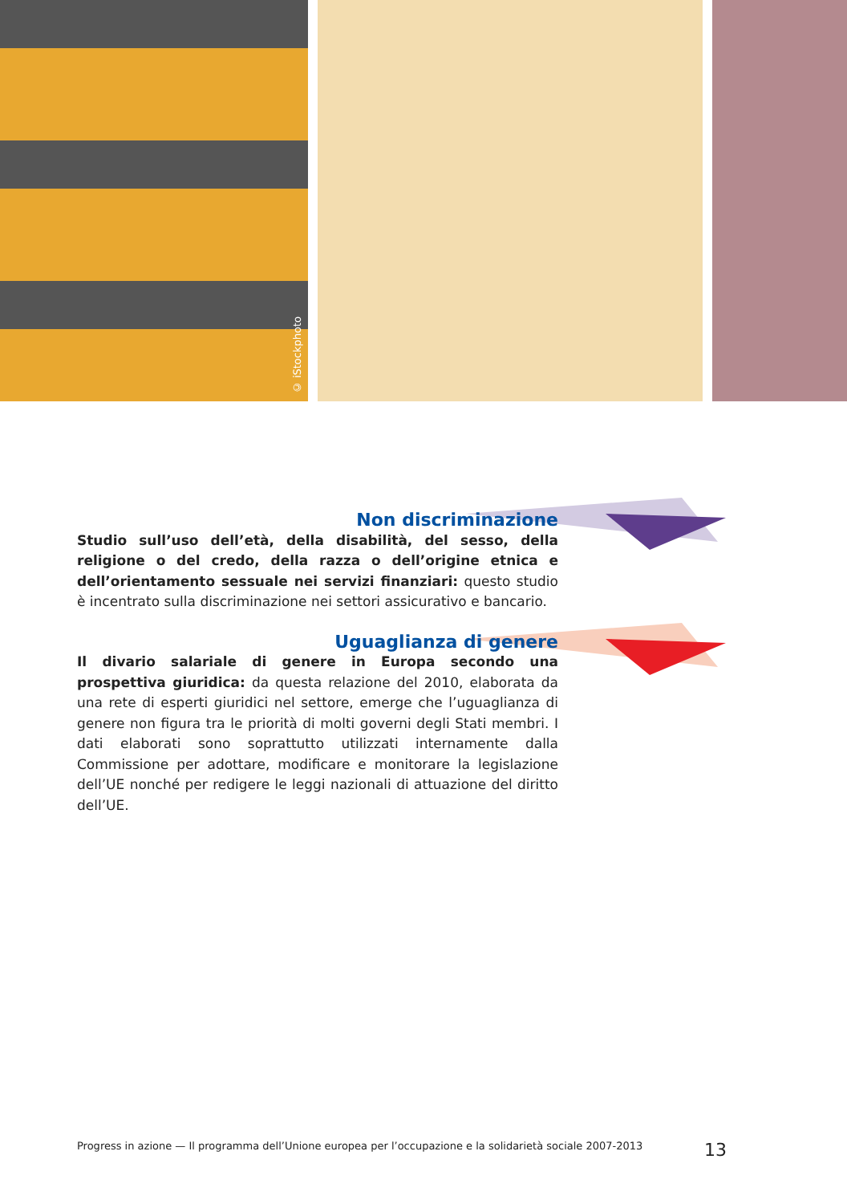© iStockphoto
Non discriminazione
Studio sull’uso dell’età, della disabilità, del sesso, della religione o del credo, della razza o dell’origine etnica e dell’orientamento sessuale nei servizi finanziari: questo studio è incentrato sulla discriminazione nei settori assicurativo e bancario.
Uguaglianza di genere
Il divario salariale di genere in Europa secondo una prospettiva giuridica: da questa relazione del 2010, elaborata da una rete di esperti giuridici nel settore, emerge che l’uguaglianza di genere non figura tra le priorità di molti governi degli Stati membri. I dati elaborati sono soprattutto utilizzati internamente dalla Commissione per adottare, modificare e monitorare la legislazione dell’UE nonché per redigere le leggi nazionali di attuazione del diritto dell’UE.
Progress in azione — Il programma dell’Unione europea per l’occupazione e la solidarietà sociale 2007-2013 13